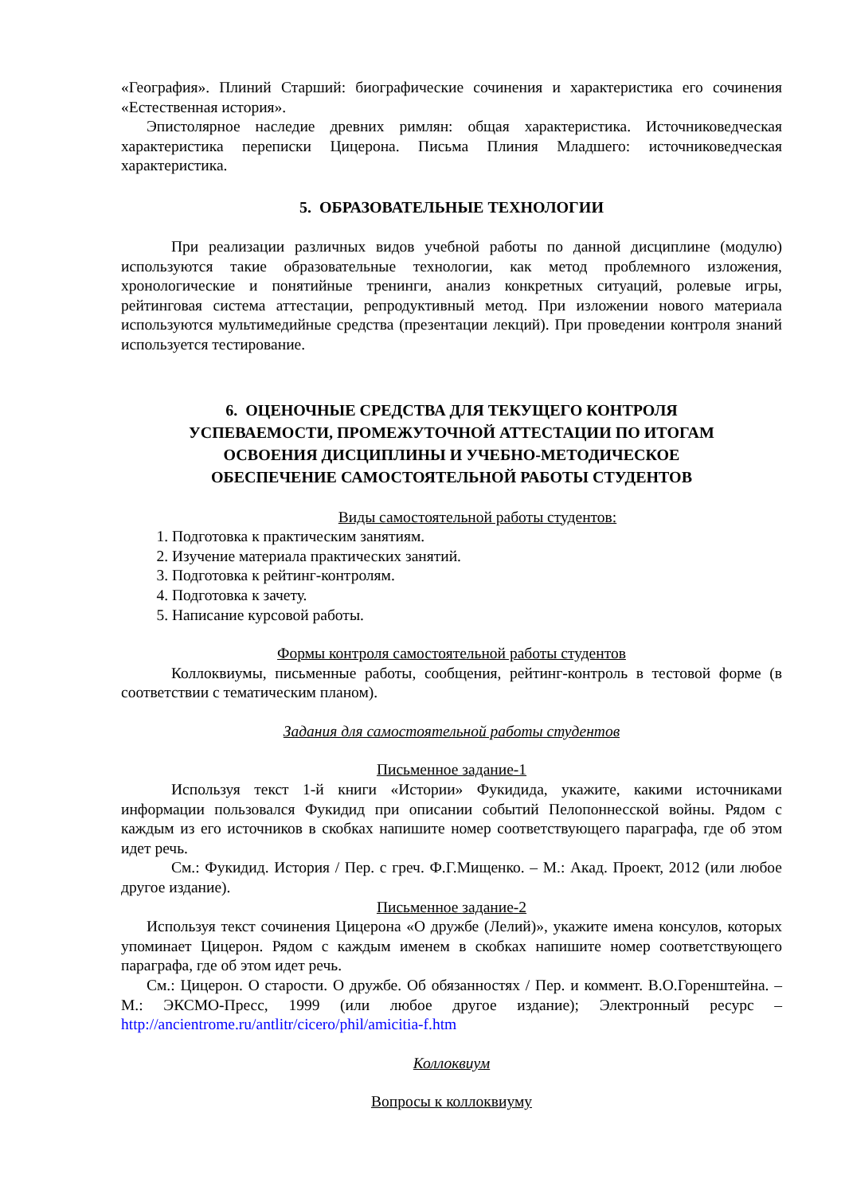«География». Плиний Старший: биографические сочинения и характеристика его сочинения «Естественная история».
Эпистолярное наследие древних римлян: общая характеристика. Источниковедческая характеристика переписки Цицерона. Письма Плиния Младшего: источниковедческая характеристика.
5. ОБРАЗОВАТЕЛЬНЫЕ ТЕХНОЛОГИИ
При реализации различных видов учебной работы по данной дисциплине (модулю) используются такие образовательные технологии, как метод проблемного изложения, хронологические и понятийные тренинги, анализ конкретных ситуаций, ролевые игры, рейтинговая система аттестации, репродуктивный метод. При изложении нового материала используются мультимедийные средства (презентации лекций). При проведении контроля знаний используется тестирование.
6. ОЦЕНОЧНЫЕ СРЕДСТВА ДЛЯ ТЕКУЩЕГО КОНТРОЛЯ
УСПЕВАЕМОСТИ, ПРОМЕЖУТОЧНОЙ АТТЕСТАЦИИ ПО ИТОГАМ
ОСВОЕНИЯ ДИСЦИПЛИНЫ И УЧЕБНО-МЕТОДИЧЕСКОЕ
ОБЕСПЕЧЕНИЕ САМОСТОЯТЕЛЬНОЙ РАБОТЫ СТУДЕНТОВ
Виды самостоятельной работы студентов:
1. Подготовка к практическим занятиям.
2. Изучение материала практических занятий.
3. Подготовка к рейтинг-контролям.
4. Подготовка к зачету.
5. Написание курсовой работы.
Формы контроля самостоятельной работы студентов
Коллоквиумы, письменные работы, сообщения, рейтинг-контроль в тестовой форме (в соответствии с тематическим планом).
Задания для самостоятельной работы студентов
Письменное задание-1
Используя текст 1-й книги «Истории» Фукидида, укажите, какими источниками информации пользовался Фукидид при описании событий Пелопоннесской войны. Рядом с каждым из его источников в скобках напишите номер соответствующего параграфа, где об этом идет речь.
См.: Фукидид. История / Пер. с греч. Ф.Г.Мищенко. – М.: Акад. Проект, 2012 (или любое другое издание).
Письменное задание-2
Используя текст сочинения Цицерона «О дружбе (Лелий)», укажите имена консулов, которых упоминает Цицерон. Рядом с каждым именем в скобках напишите номер соответствующего параграфа, где об этом идет речь.
См.: Цицерон. О старости. О дружбе. Об обязанностях / Пер. и коммент. В.О.Горенштейна. – М.: ЭКСМО-Пресс, 1999 (или любое другое издание); Электронный ресурс – http://ancientrome.ru/antlitr/cicero/phil/amicitia-f.htm
Коллоквиум
Вопросы к коллоквиуму